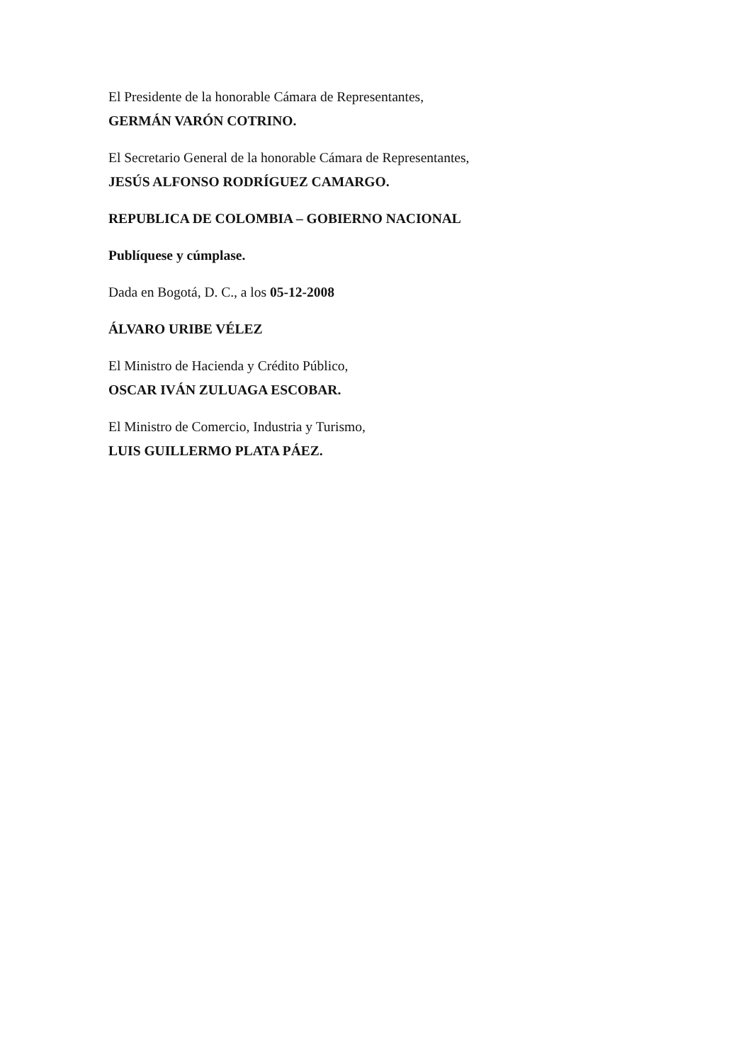El Presidente de la honorable Cámara de Representantes,
GERMÁN VARÓN COTRINO.
El Secretario General de la honorable Cámara de Representantes,
JESÚS ALFONSO RODRÍGUEZ CAMARGO.
REPUBLICA DE COLOMBIA – GOBIERNO NACIONAL
Publíquese y cúmplase.
Dada en Bogotá, D. C., a los 05-12-2008
ÁLVARO URIBE VÉLEZ
El Ministro de Hacienda y Crédito Público,
OSCAR IVÁN ZULUAGA ESCOBAR.
El Ministro de Comercio, Industria y Turismo,
LUIS GUILLERMO PLATA PÁEZ.